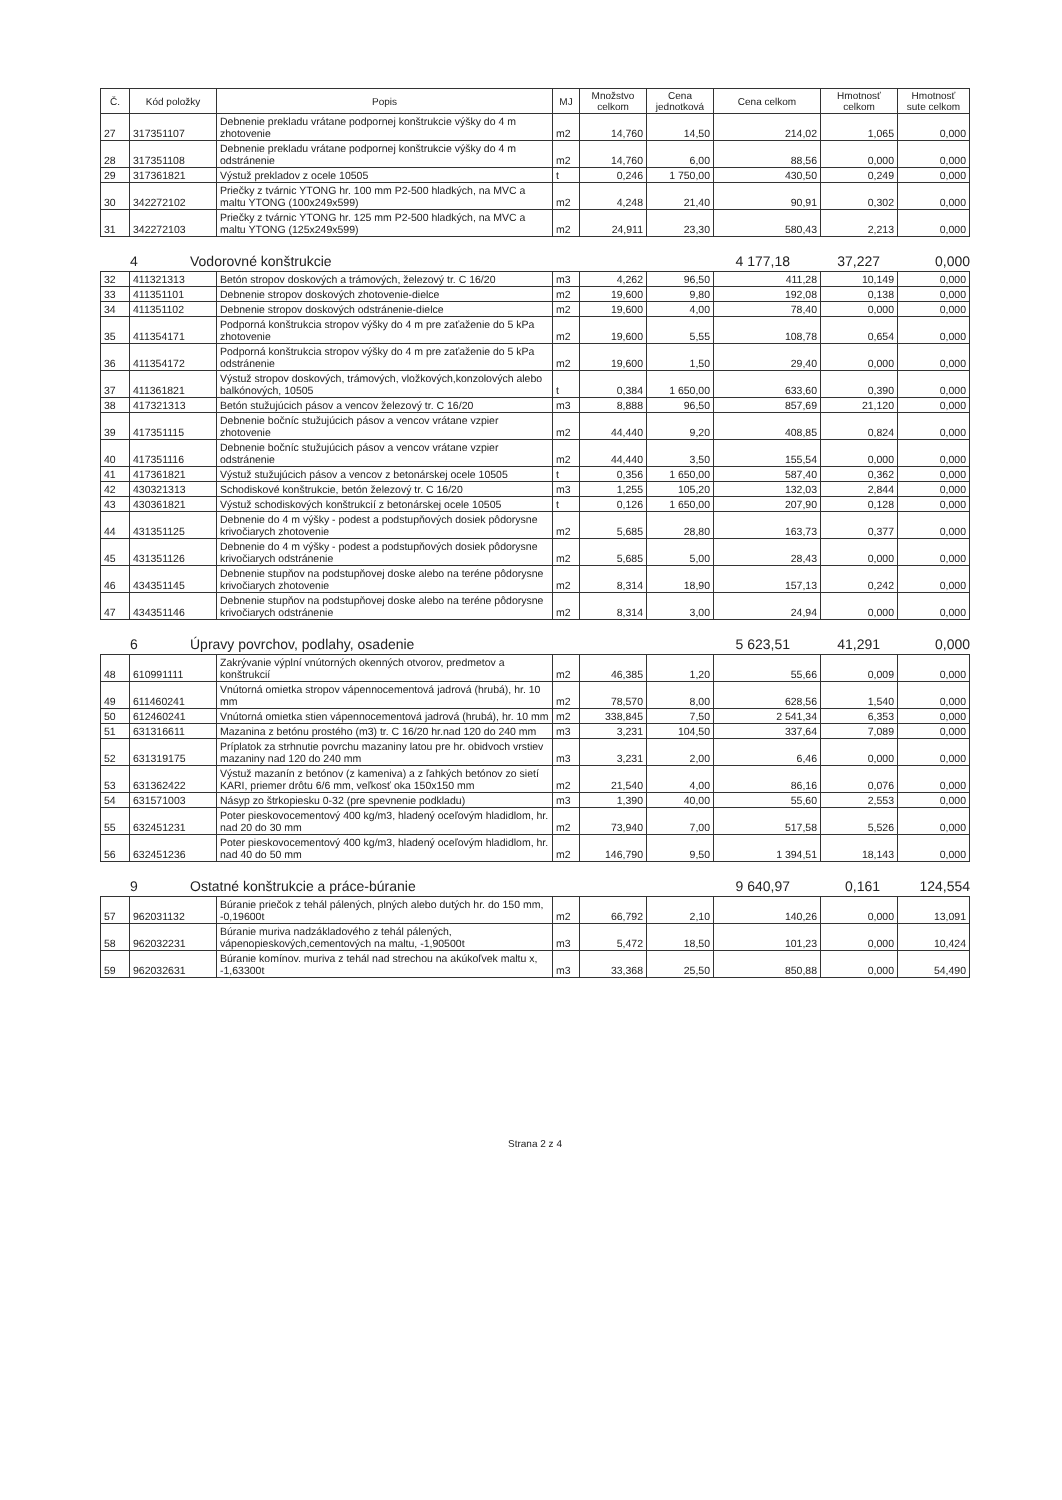| Č. | Kód položky | Popis | MJ | Množstvo celkom | Cena jednotková | Cena celkom | Hmotnosť celkom | Hmotnosť sute celkom |
| --- | --- | --- | --- | --- | --- | --- | --- | --- |
| 27 | 317351107 | Debnenie prekladu vrátane podpornej konštrukcie výšky do 4 m zhotovenie | m2 | 14,760 | 14,50 | 214,02 | 1,065 | 0,000 |
| 28 | 317351108 | Debnenie prekladu vrátane podpornej konštrukcie výšky do 4 m odstránenie | m2 | 14,760 | 6,00 | 88,56 | 0,000 | 0,000 |
| 29 | 317361821 | Výstuž prekladov z ocele 10505 | t | 0,246 | 1 750,00 | 430,50 | 0,249 | 0,000 |
| 30 | 342272102 | Priečky z tvárnic YTONG hr. 100 mm P2-500 hladkých, na MVC a maltu YTONG (100x249x599) | m2 | 4,248 | 21,40 | 90,91 | 0,302 | 0,000 |
| 31 | 342272103 | Priečky z tvárnic YTONG hr. 125 mm P2-500 hladkých, na MVC a maltu YTONG (125x249x599) | m2 | 24,911 | 23,30 | 580,43 | 2,213 | 0,000 |
4 Vodorovné konštrukcie 4 177,18 37,227 0,000
| 32 | 411321313 | Betón stropov doskových a trámových, železový tr. C 16/20 | m3 | 4,262 | 96,50 | 411,28 | 10,149 | 0,000 |
| 33 | 411351101 | Debnenie stropov doskových zhotovenie-dielce | m2 | 19,600 | 9,80 | 192,08 | 0,138 | 0,000 |
| 34 | 411351102 | Debnenie stropov doskových odstránenie-dielce | m2 | 19,600 | 4,00 | 78,40 | 0,000 | 0,000 |
| 35 | 411354171 | Podporná konštrukcia stropov výšky do 4 m pre zaťaženie do 5 kPa zhotovenie | m2 | 19,600 | 5,55 | 108,78 | 0,654 | 0,000 |
| 36 | 411354172 | Podporná konštrukcia stropov výšky do 4 m pre zaťaženie do 5 kPa odstránenie | m2 | 19,600 | 1,50 | 29,40 | 0,000 | 0,000 |
| 37 | 411361821 | Výstuž stropov doskových, trámových, vložkových,konzolových alebo balkónových, 10505 | t | 0,384 | 1 650,00 | 633,60 | 0,390 | 0,000 |
| 38 | 417321313 | Betón stužujúcich pásov a vencov železový tr. C 16/20 | m3 | 8,888 | 96,50 | 857,69 | 21,120 | 0,000 |
| 39 | 417351115 | Debnenie bočníc stužujúcich pásov a vencov vrátane vzpier zhotovenie | m2 | 44,440 | 9,20 | 408,85 | 0,824 | 0,000 |
| 40 | 417351116 | Debnenie bočníc stužujúcich pásov a vencov vrátane vzpier odstránenie | m2 | 44,440 | 3,50 | 155,54 | 0,000 | 0,000 |
| 41 | 417361821 | Výstuž stužujúcich pásov a vencov z betonárskej ocele 10505 | t | 0,356 | 1 650,00 | 587,40 | 0,362 | 0,000 |
| 42 | 430321313 | Schodiskové konštrukcie, betón železový tr. C 16/20 | m3 | 1,255 | 105,20 | 132,03 | 2,844 | 0,000 |
| 43 | 430361821 | Výstuž schodiskových konštrukcií z betonárskej ocele 10505 | t | 0,126 | 1 650,00 | 207,90 | 0,128 | 0,000 |
| 44 | 431351125 | Debnenie do 4 m výšky - podest a podstupňových dosiek pôdorysne krivočiarych zhotovenie | m2 | 5,685 | 28,80 | 163,73 | 0,377 | 0,000 |
| 45 | 431351126 | Debnenie do 4 m výšky - podest a podstupňových dosiek pôdorysne krivočiarych odstránenie | m2 | 5,685 | 5,00 | 28,43 | 0,000 | 0,000 |
| 46 | 434351145 | Debnenie stupňov na podstupňovej doske alebo na teréne pôdorysne krivočiarych zhotovenie | m2 | 8,314 | 18,90 | 157,13 | 0,242 | 0,000 |
| 47 | 434351146 | Debnenie stupňov na podstupňovej doske alebo na teréne pôdorysne krivočiarych odstránenie | m2 | 8,314 | 3,00 | 24,94 | 0,000 | 0,000 |
6 Úpravy povrchov, podlahy, osadenie 5 623,51 41,291 0,000
| 48 | 610991111 | Zakrývanie výplní vnútorných okenných otvorov, predmetov a konštrukcií | m2 | 46,385 | 1,20 | 55,66 | 0,009 | 0,000 |
| 49 | 611460241 | Vnútorná omietka stropov vápennocementová jadrová (hrubá), hr. 10 mm | m2 | 78,570 | 8,00 | 628,56 | 1,540 | 0,000 |
| 50 | 612460241 | Vnútorná omietka stien vápennocementová jadrová (hrubá), hr. 10 mm | m2 | 338,845 | 7,50 | 2 541,34 | 6,353 | 0,000 |
| 51 | 631316611 | Mazanina z betónu prostého (m3) tr. C 16/20 hr.nad 120 do 240 mm | m3 | 3,231 | 104,50 | 337,64 | 7,089 | 0,000 |
| 52 | 631319175 | Príplatok za strhnutie povrchu mazaniny latou pre hr. obidvoch vrstiev mazaniny nad 120 do 240 mm | m3 | 3,231 | 2,00 | 6,46 | 0,000 | 0,000 |
| 53 | 631362422 | Výstuž mazanín z betónov (z kameniva) a z ľahkých betónov zo sietí KARI, priemer drôtu 6/6 mm, veľkosť oka 150x150 mm | m2 | 21,540 | 4,00 | 86,16 | 0,076 | 0,000 |
| 54 | 631571003 | Násyp zo štrkopiesku 0-32 (pre spevnenie podkladu) | m3 | 1,390 | 40,00 | 55,60 | 2,553 | 0,000 |
| 55 | 632451231 | Poter pieskovocementový 400 kg/m3, hladený oceľovým hladidlom, hr. nad 20 do 30 mm | m2 | 73,940 | 7,00 | 517,58 | 5,526 | 0,000 |
| 56 | 632451236 | Poter pieskovocementový 400 kg/m3, hladený oceľovým hladidlom, hr. nad 40 do 50 mm | m2 | 146,790 | 9,50 | 1 394,51 | 18,143 | 0,000 |
9 Ostatné konštrukcie a práce-búranie 9 640,97 0,161 124,554
| 57 | 962031132 | Búranie priečok z tehál pálených, plných alebo dutých hr. do 150 mm, -0,19600t | m2 | 66,792 | 2,10 | 140,26 | 0,000 | 13,091 |
| 58 | 962032231 | Búranie muriva nadzákladového z tehál pálených, vápenopieskových,cementových na maltu, -1,90500t | m3 | 5,472 | 18,50 | 101,23 | 0,000 | 10,424 |
| 59 | 962032631 | Búranie komínov. muriva z tehál nad strechou na akúkoľvek maltu x, -1,63300t | m3 | 33,368 | 25,50 | 850,88 | 0,000 | 54,490 |
Strana 2 z 4